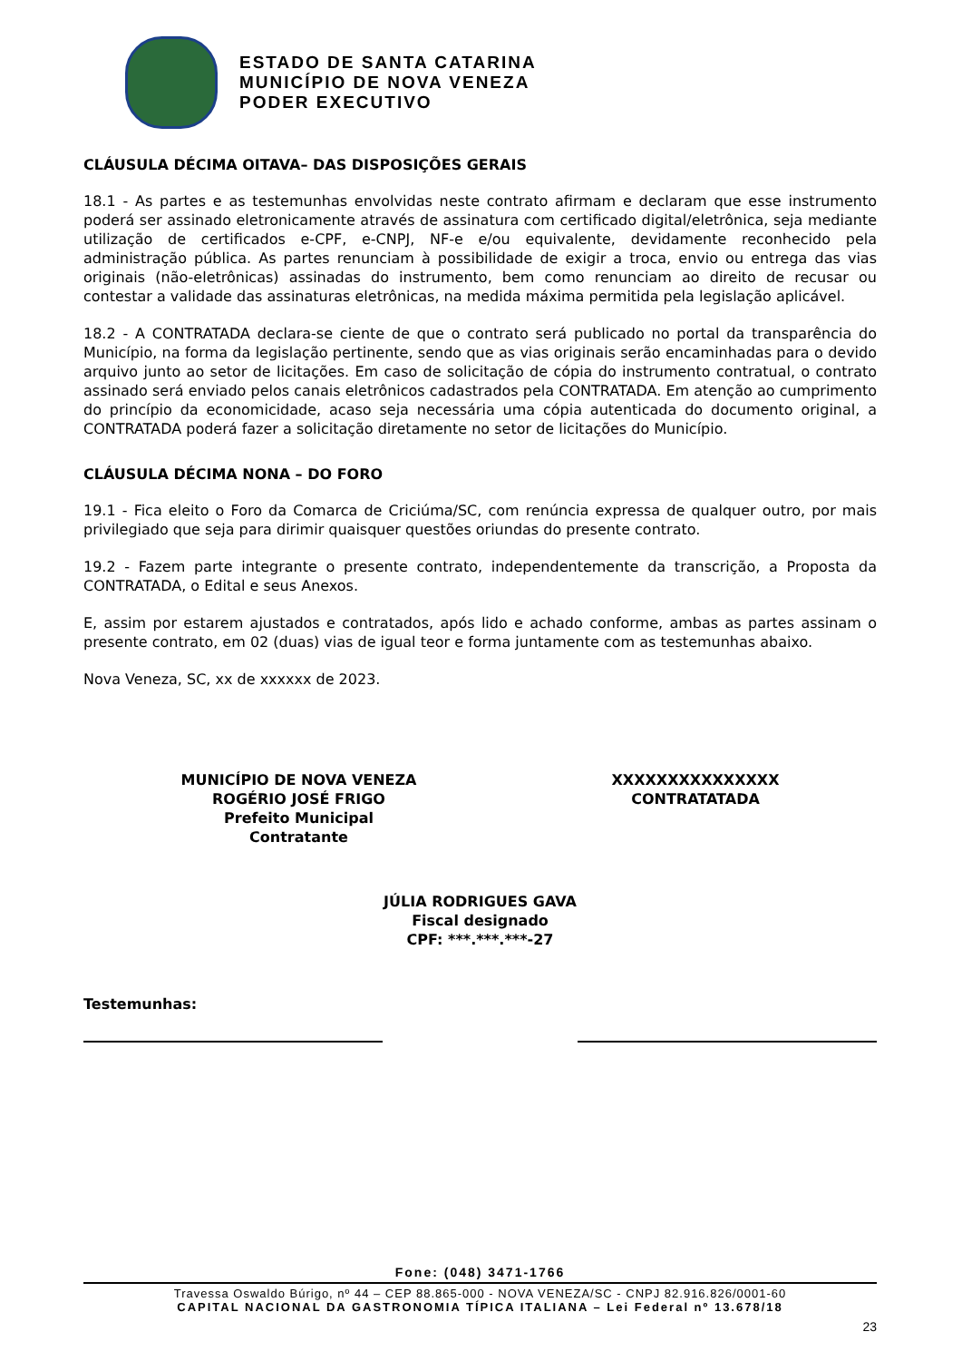ESTADO DE SANTA CATARINA
MUNICÍPIO DE NOVA VENEZA
PODER EXECUTIVO
CLÁUSULA DÉCIMA OITAVA– DAS DISPOSIÇÕES GERAIS
18.1 - As partes e as testemunhas envolvidas neste contrato afirmam e declaram que esse instrumento poderá ser assinado eletronicamente através de assinatura com certificado digital/eletrônica, seja mediante utilização de certificados e-CPF, e-CNPJ, NF-e e/ou equivalente, devidamente reconhecido pela administração pública. As partes renunciam à possibilidade de exigir a troca, envio ou entrega das vias originais (não-eletrônicas) assinadas do instrumento, bem como renunciam ao direito de recusar ou contestar a validade das assinaturas eletrônicas, na medida máxima permitida pela legislação aplicável.
18.2 - A CONTRATADA declara-se ciente de que o contrato será publicado no portal da transparência do Município, na forma da legislação pertinente, sendo que as vias originais serão encaminhadas para o devido arquivo junto ao setor de licitações. Em caso de solicitação de cópia do instrumento contratual, o contrato assinado será enviado pelos canais eletrônicos cadastrados pela CONTRATADA. Em atenção ao cumprimento do princípio da economicidade, acaso seja necessária uma cópia autenticada do documento original, a CONTRATADA poderá fazer a solicitação diretamente no setor de licitações do Município.
CLÁUSULA DÉCIMA NONA – DO FORO
19.1 - Fica eleito o Foro da Comarca de Criciúma/SC, com renúncia expressa de qualquer outro, por mais privilegiado que seja para dirimir quaisquer questões oriundas do presente contrato.
19.2 - Fazem parte integrante o presente contrato, independentemente da transcrição, a Proposta da CONTRATADA, o Edital e seus Anexos.
E, assim por estarem ajustados e contratados, após lido e achado conforme, ambas as partes assinam o presente contrato, em 02 (duas) vias de igual teor e forma juntamente com as testemunhas abaixo.
Nova Veneza, SC, xx de xxxxxx de 2023.
MUNICÍPIO DE NOVA VENEZA
ROGÉRIO JOSÉ FRIGO
Prefeito Municipal
Contratante
XXXXXXXXXXXXXXX
CONTRATATADA
JÚLIA RODRIGUES GAVA
Fiscal designado
CPF: ***.***.***-27
Testemunhas:
Fone: (048) 3471-1766
Travessa Oswaldo Búrigo, nº 44 – CEP 88.865-000 - NOVA VENEZA/SC - CNPJ 82.916.826/0001-60
CAPITAL NACIONAL DA GASTRONOMIA TÍPICA ITALIANA – Lei Federal nº 13.678/18
23